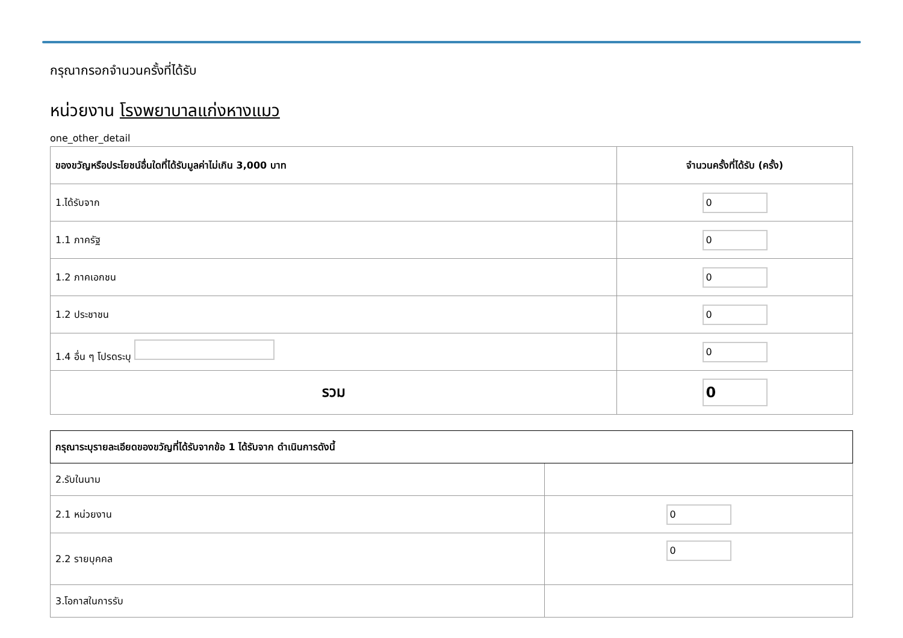กรุณากรอกจำนวนครั้งที่ได้รับ
หน่วยงาน โรงพยาบาลแก่งหางแมว
one_other_detail
| ของขวัญหรือประโยชน์อื่นใดที่ได้รับมูลค่าไม่เกิน 3,000 บาท | จำนวนครั้งที่ได้รับ (ครั้ง) |
| --- | --- |
| 1.ได้รับจาก | 0 |
| 1.1 ภาครัฐ | 0 |
| 1.2 ภาคเอกชน | 0 |
| 1.2 ประชาชน | 0 |
| 1.4 อื่น ๆ โปรดระบุ | 0 |
| รวม | 0 |
| กรุณาระบุรายละเอียดของขวัญที่ได้รับจากข้อ 1 ได้รับจาก ดำเนินการดังนี้ | |
| --- | --- |
| 2.รับในนาม | |
| 2.1 หน่วยงาน | 0 |
| 2.2 รายบุคคล | 0 |
| 3.โอกาสในการรับ | |